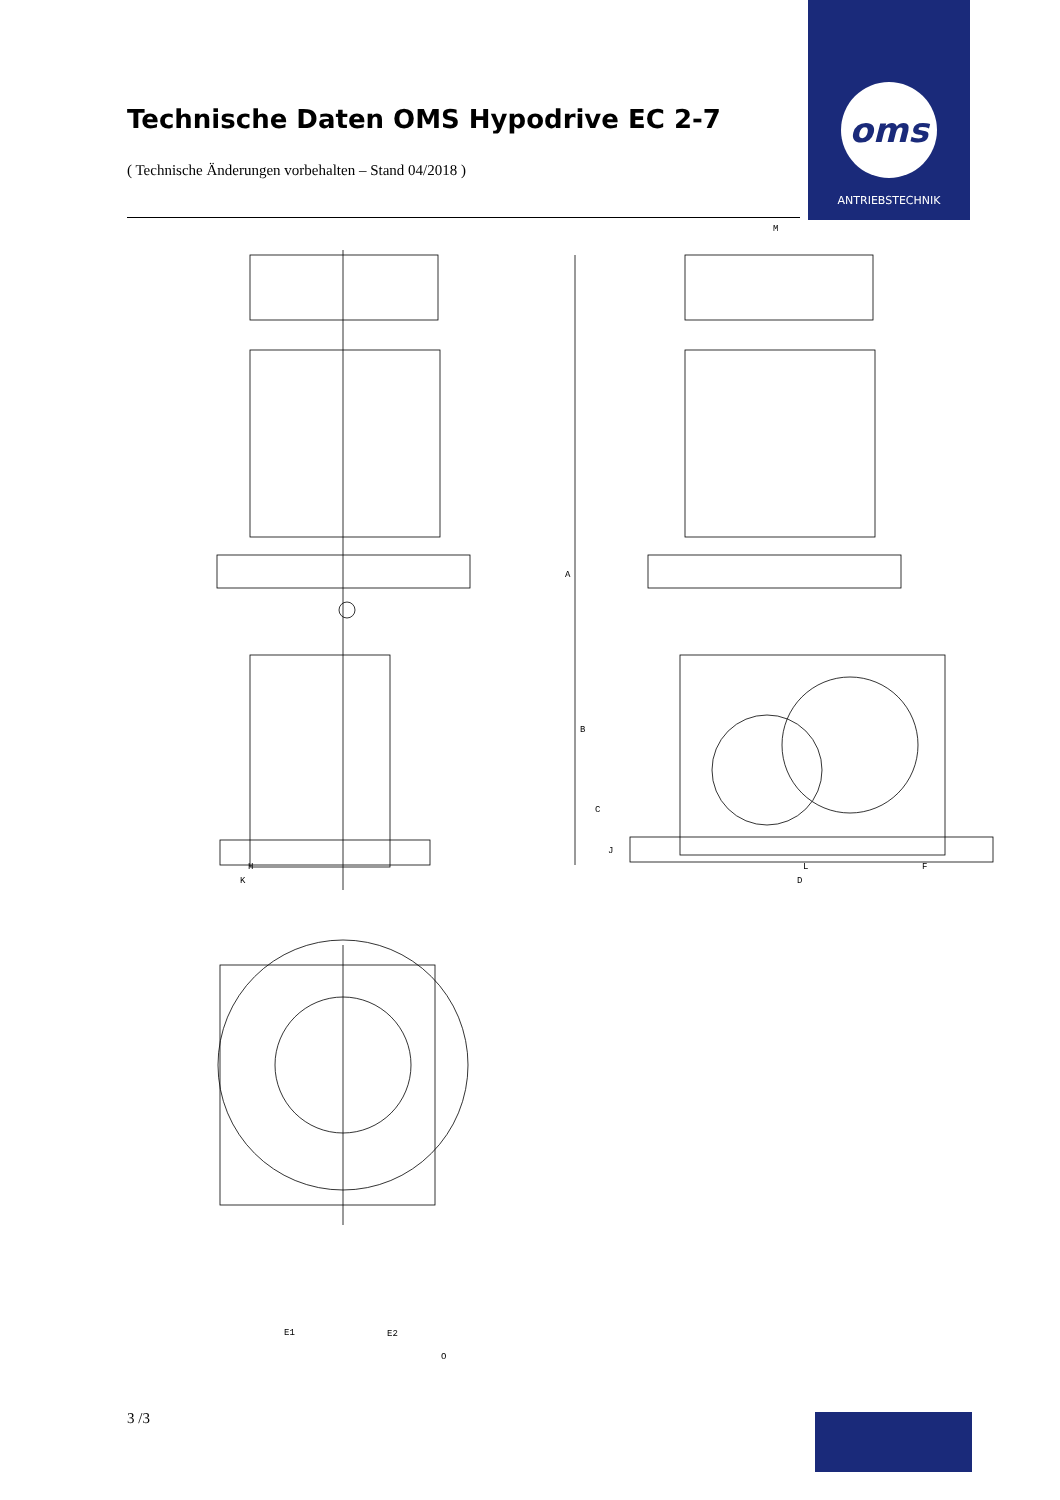Technische Daten OMS Hypodrive EC 2-7
oms
ANTRIEBSTECHNIK
( Technische Änderungen vorbehalten – Stand 04/2018 )
M
A
B
C
J
H L F
K D
E1 E2
O
3 /3